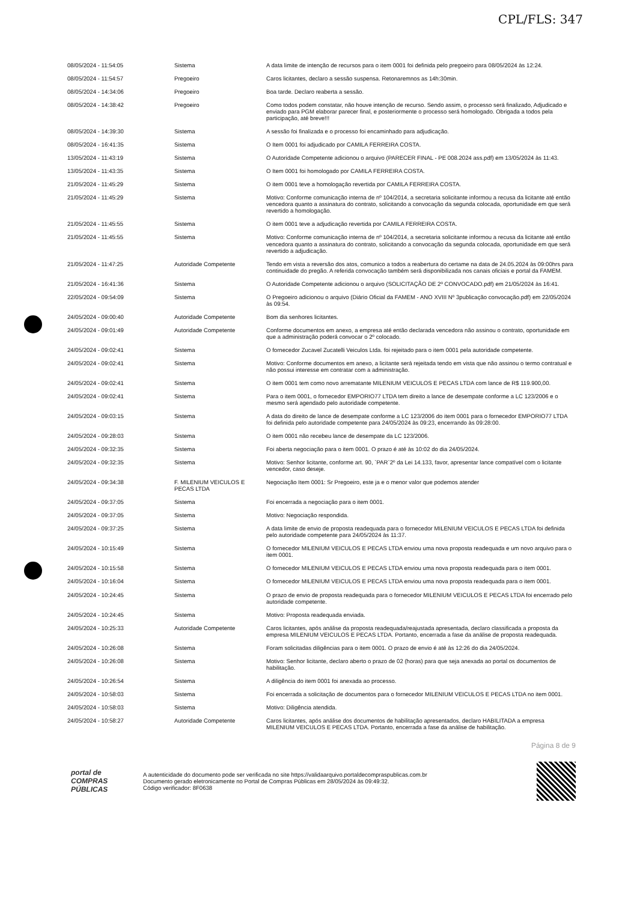CPL/FLS: 347
| 08/05/2024 - 11:54:05 | Sistema | A data limite de intenção de recursos para o item 0001 foi definida pelo pregoeiro para 08/05/2024 às 12:24. |
| 08/05/2024 - 11:54:57 | Pregoeiro | Caros licitantes, declaro a sessão suspensa. Retonaremnos as 14h:30min. |
| 08/05/2024 - 14:34:06 | Pregoeiro | Boa tarde. Declaro reaberta a sessão. |
| 08/05/2024 - 14:38:42 | Pregoeiro | Como todos podem constatar, não houve intenção de recurso. Sendo assim, o processo será finalizado, Adjudicado e enviado para PGM elaborar parecer final, e posteriormente o processo será homologado. Obrigada a todos pela participação, até breve!!! |
| 08/05/2024 - 14:39:30 | Sistema | A sessão foi finalizada e o processo foi encaminhado para adjudicação. |
| 08/05/2024 - 16:41:35 | Sistema | O Item 0001 foi adjudicado por CAMILA FERREIRA COSTA. |
| 13/05/2024 - 11:43:19 | Sistema | O Autoridade Competente adicionou o arquivo (PARECER FINAL - PE 008.2024 ass.pdf) em 13/05/2024 às 11:43. |
| 13/05/2024 - 11:43:35 | Sistema | O Item 0001 foi homologado por CAMILA FERREIRA COSTA. |
| 21/05/2024 - 11:45:29 | Sistema | O item 0001 teve a homologação revertida por CAMILA FERREIRA COSTA. |
| 21/05/2024 - 11:45:29 | Sistema | Motivo: Conforme comunicação interna de nº 104/2014, a secretaria solicitante informou a recusa da licitante até então vencedora quanto a assinatura do contrato, solicitando a convocação da segunda colocada, oportunidade em que será revertido a homologação. |
| 21/05/2024 - 11:45:55 | Sistema | O item 0001 teve a adjudicação revertida por CAMILA FERREIRA COSTA. |
| 21/05/2024 - 11:45:55 | Sistema | Motivo: Conforme comunicação interna de nº 104/2014, a secretaria solicitante informou a recusa da licitante até então vencedora quanto a assinatura do contrato, solicitando a convocação da segunda colocada, oportunidade em que será revertido a adjudicação. |
| 21/05/2024 - 11:47:25 | Autoridade Competente | Tendo em vista a reversão dos atos, comunico a todos a reabertura do certame na data de 24.05.2024 às 09:00hrs para continuidade do pregão. A referida convocação também será disponibilizada nos canais oficiais e portal da FAMEM. |
| 21/05/2024 - 16:41:36 | Sistema | O Autoridade Competente adicionou o arquivo (SOLICITAÇÃO DE 2º CONVOCADO.pdf) em 21/05/2024 às 16:41. |
| 22/05/2024 - 09:54:09 | Sistema | O Pregoeiro adicionou o arquivo (Diário Oficial da FAMEM - ANO XVIII Nº 3publicação convocação.pdf) em 22/05/2024 às 09:54. |
| 24/05/2024 - 09:00:40 | Autoridade Competente | Bom dia senhores licitantes. |
| 24/05/2024 - 09:01:49 | Autoridade Competente | Conforme documentos em anexo, a empresa até então declarada vencedora não assinou o contrato, oportunidade em que a administração poderá convocar o 2º colocado. |
| 24/05/2024 - 09:02:41 | Sistema | O fornecedor Zucavel Zucatelli Veiculos Ltda. foi rejeitado para o item 0001 pela autoridade competente. |
| 24/05/2024 - 09:02:41 | Sistema | Motivo: Conforme documentos em anexo, a licitante será rejeitada tendo em vista que não assinou o termo contratual e não possui interesse em contratar com a administração. |
| 24/05/2024 - 09:02:41 | Sistema | O item 0001 tem como novo arrematante MILENIUM VEICULOS E PECAS LTDA com lance de R$ 119.900,00. |
| 24/05/2024 - 09:02:41 | Sistema | Para o item 0001, o fornecedor EMPORIO77 LTDA tem direito a lance de desempate conforme a LC 123/2006 e o mesmo será agendado pelo autoridade competente. |
| 24/05/2024 - 09:03:15 | Sistema | A data do direito de lance de desempate conforme a LC 123/2006 do item 0001 para o fornecedor EMPORIO77 LTDA foi definida pelo autoridade competente para 24/05/2024 às 09:23, encerrando às 09:28:00. |
| 24/05/2024 - 09:28:03 | Sistema | O item 0001 não recebeu lance de desempate da LC 123/2006. |
| 24/05/2024 - 09:32:35 | Sistema | Foi aberta negociação para o item 0001. O prazo é até às 10:02 do dia 24/05/2024. |
| 24/05/2024 - 09:32:35 | Sistema | Motivo: Senhor licitante, conforme art. 90, `PAR`2º da Lei 14.133, favor, apresentar lance compatível com o licitante vencedor, caso deseje. |
| 24/05/2024 - 09:34:38 | F. MILENIUM VEICULOS E PECAS LTDA | Negociação Item 0001: Sr Pregoeiro, este ja e o menor valor que podemos atender |
| 24/05/2024 - 09:37:05 | Sistema | Foi encerrada a negociação para o item 0001. |
| 24/05/2024 - 09:37:05 | Sistema | Motivo: Negociação respondida. |
| 24/05/2024 - 09:37:25 | Sistema | A data limite de envio de proposta readequada para o fornecedor MILENIUM VEICULOS E PECAS LTDA foi definida pelo autoridade competente para 24/05/2024 às 11:37. |
| 24/05/2024 - 10:15:49 | Sistema | O fornecedor MILENIUM VEICULOS E PECAS LTDA enviou uma nova proposta readequada e um novo arquivo para o item 0001. |
| 24/05/2024 - 10:15:58 | Sistema | O fornecedor MILENIUM VEICULOS E PECAS LTDA enviou uma nova proposta readequada para o item 0001. |
| 24/05/2024 - 10:16:04 | Sistema | O fornecedor MILENIUM VEICULOS E PECAS LTDA enviou uma nova proposta readequada para o item 0001. |
| 24/05/2024 - 10:24:45 | Sistema | O prazo de envio de proposta readequada para o fornecedor MILENIUM VEICULOS E PECAS LTDA foi encerrado pelo autoridade competente. |
| 24/05/2024 - 10:24:45 | Sistema | Motivo: Proposta readequada enviada. |
| 24/05/2024 - 10:25:33 | Autoridade Competente | Caros licitantes, após análise da proposta readequada/reajustada apresentada, declaro classificada a proposta da empresa MILENIUM VEICULOS E PECAS LTDA. Portanto, encerrada a fase da análise de proposta readequada. |
| 24/05/2024 - 10:26:08 | Sistema | Foram solicitadas diligências para o item 0001. O prazo de envio é até às 12:26 do dia 24/05/2024. |
| 24/05/2024 - 10:26:08 | Sistema | Motivo: Senhor licitante, declaro aberto o prazo de 02 (horas) para que seja anexada ao portal os documentos de habilitação. |
| 24/05/2024 - 10:26:54 | Sistema | A diligência do item 0001 foi anexada ao processo. |
| 24/05/2024 - 10:58:03 | Sistema | Foi encerrada a solicitação de documentos para o fornecedor MILENIUM VEICULOS E PECAS LTDA no item 0001. |
| 24/05/2024 - 10:58:03 | Sistema | Motivo: Diligência atendida. |
| 24/05/2024 - 10:58:27 | Autoridade Competente | Caros licitantes, após análise dos documentos de habilitação apresentados, declaro HABILITADA a empresa MILENIUM VEICULOS E PECAS LTDA. Portanto, encerrada a fase da análise de habilitação. |
Página 8 de 9
portal de
COMPRAS
PÚBLICAS
A autenticidade do documento pode ser verificada no site https://validaarquivo.portaldecompraspublicas.com.br
Documento gerado eletronicamente no Portal de Compras Públicas em 28/05/2024 às 09:49:32.
Código verificador: 8F0638